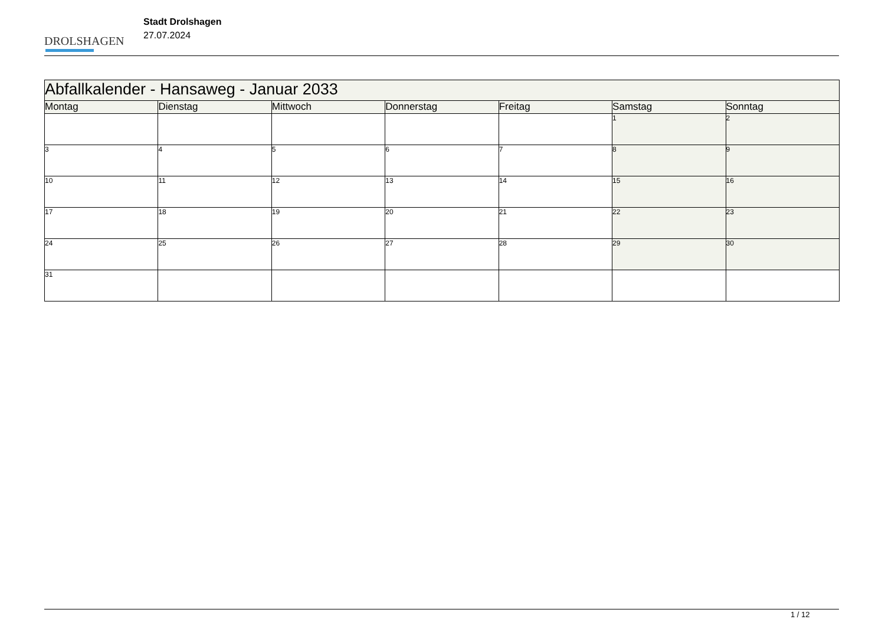DROLSHAGEN
Stadt Drolshagen
27.07.2024
| Abfallkalender - Hansaweg - Januar 2033 | | | | | | |
| --- | --- | --- | --- | --- | --- | --- |
| Montag | Dienstag | Mittwoch | Donnerstag | Freitag | Samstag | Sonntag |
| | | | | | 1 | 2 |
| 3 | 4 | 5 | 6 | 7 | 8 | 9 |
| 10 | 11 | 12 | 13 | 14 | 15 | 16 |
| 17 | 18 | 19 | 20 | 21 | 22 | 23 |
| 24 | 25 | 26 | 27 | 28 | 29 | 30 |
| 31 | | | | | | |
1 / 12